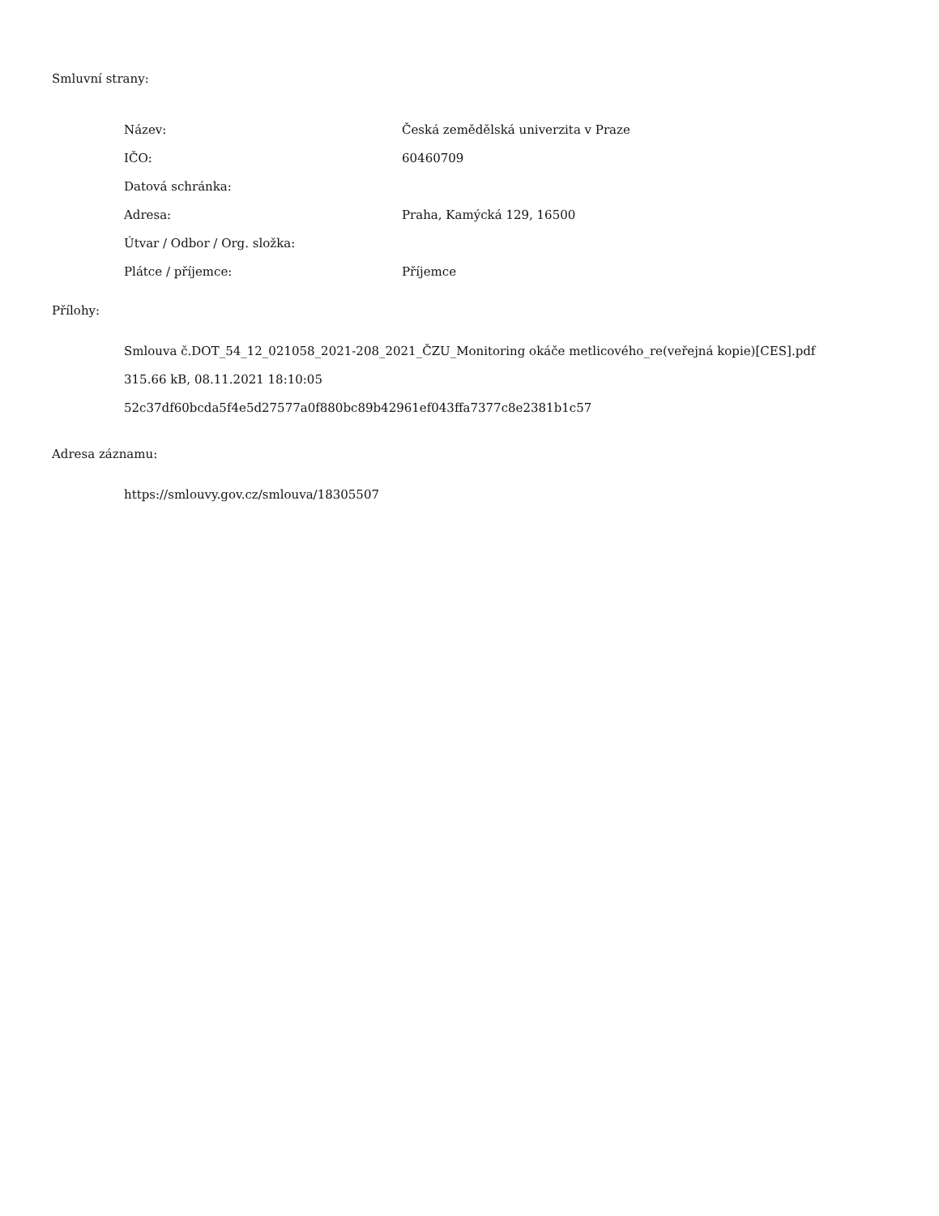Smluvní strany:
| Název: | Česká zemědělská univerzita v Praze |
| IČO: | 60460709 |
| Datová schránka: | |
| Adresa: | Praha, Kamýcká 129, 16500 |
| Útvar / Odbor / Org. složka: | |
| Plátce / příjemce: | Příjemce |
Přílohy:
Smlouva č.DOT_54_12_021058_2021-208_2021_ČZU_Monitoring okáče metlicového_re(veřejná kopie)[CES].pdf
315.66 kB, 08.11.2021 18:10:05
52c37df60bcda5f4e5d27577a0f880bc89b42961ef043ffa7377c8e2381b1c57
Adresa záznamu:
https://smlouvy.gov.cz/smlouva/18305507